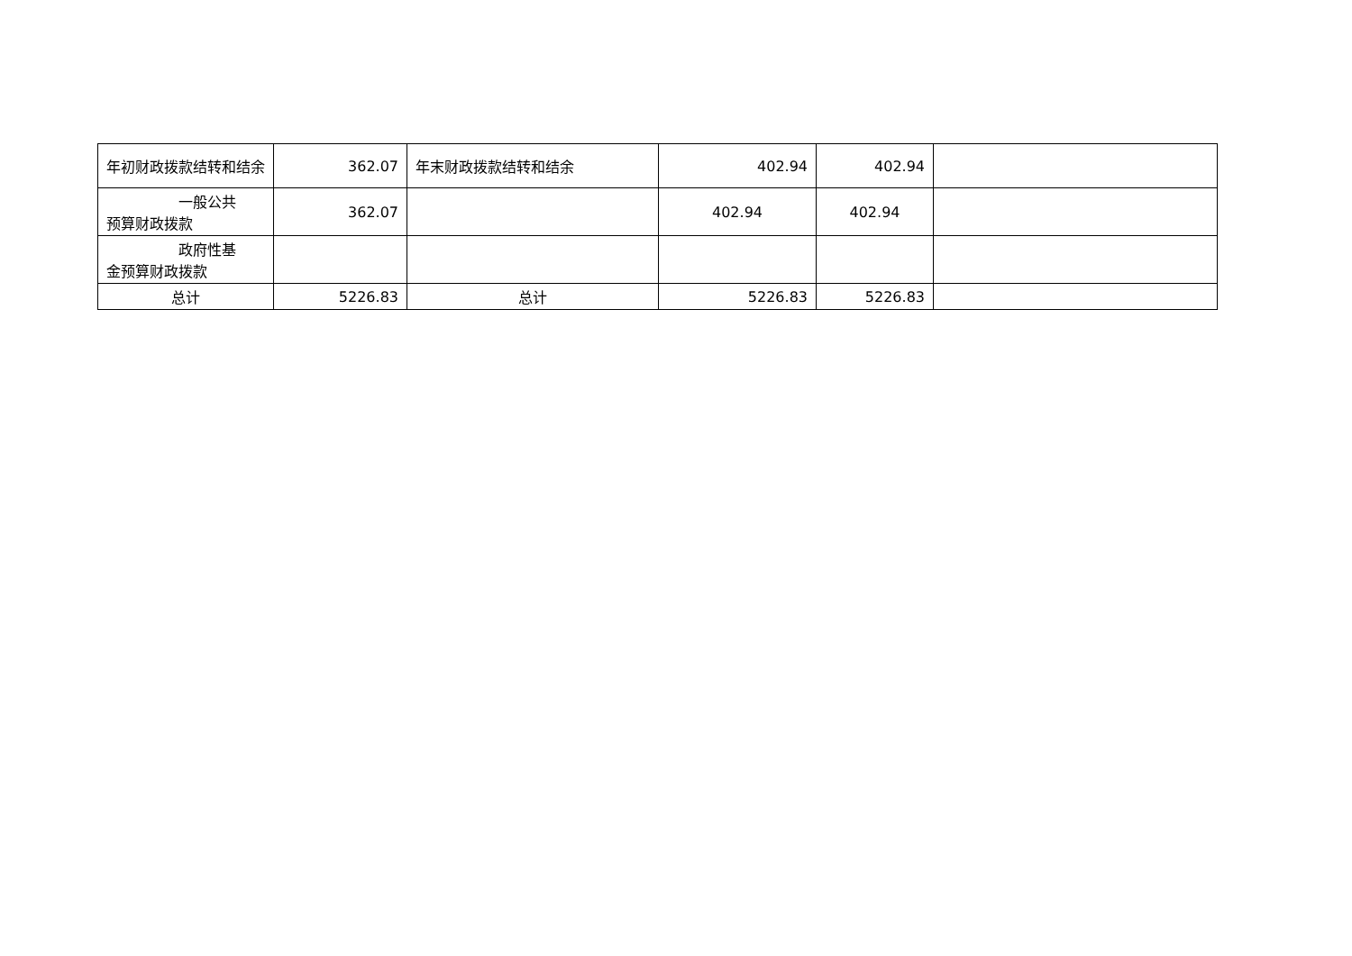| 年初财政拨款结转和结余 | 362.07 | 年末财政拨款结转和结余 | 402.94 | 402.94 | |
| 一般公共 预算财政拨款 | 362.07 | | 402.94 | 402.94 | |
| 政府性基 金预算财政拨款 | | | | | |
| 总计 | 5226.83 | 总计 | 5226.83 | 5226.83 | |